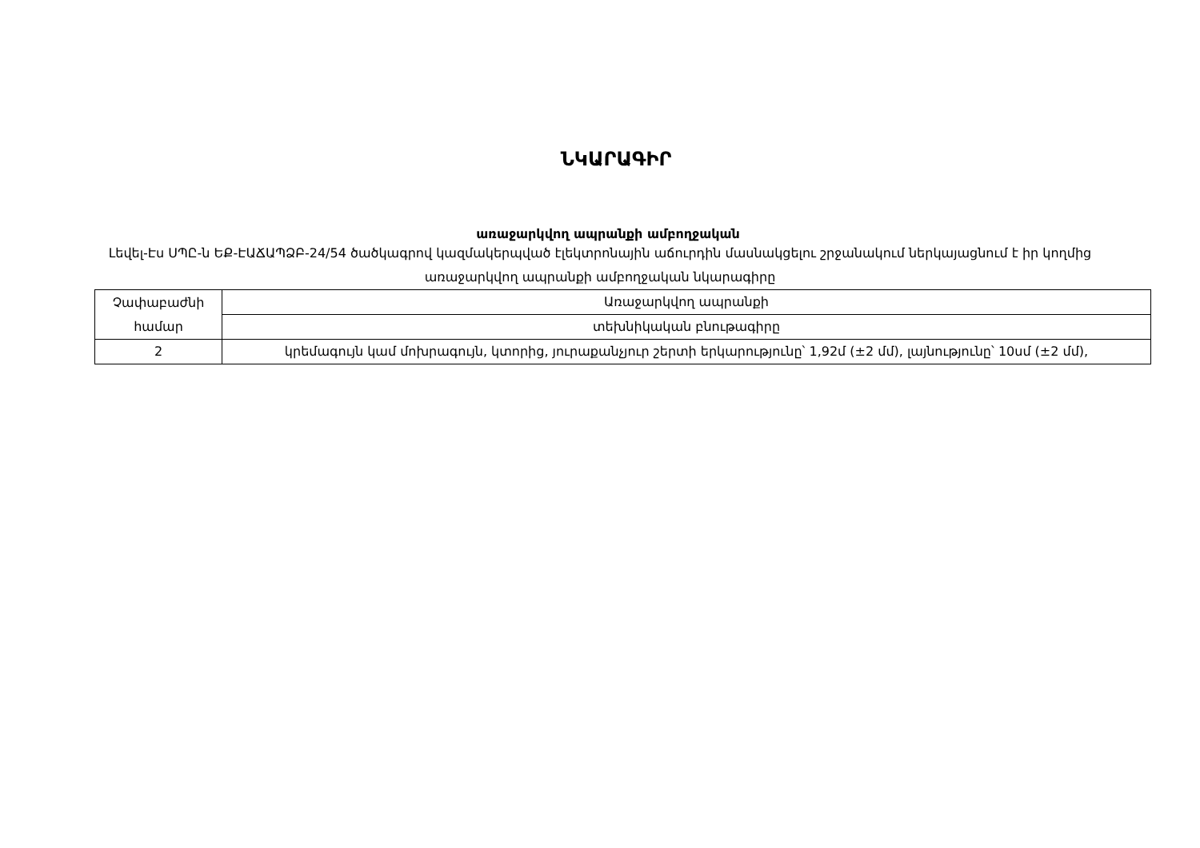ՆԿԱՐԱԳԻՐ
առաջարկվող ապրանքի ամբողջական
Լեվել-Էս ՍՊԸ-ն ԵՔ-ԷԱՃԱՊՁԲ-24/54 ծածկագրով կազմակերպված էլեկտրոնային աճուրդին մասնակցելու շրջանակում ներկայացնում է իր կողմից առաջարկվող ապրանքի ամբողջական նկարագիրը
| Չափաբաժնի համար | Առաջարկվող ապրանքի |
| | տեխնիկական բնութագիրը |
| 2 | կրեմագույն կամ մոխրագույն, կտորից, յուրաքանչյուր շերտի երկարությունը՝ 1,92մ (±2 մմ), լայնությունը՝ 10սմ (±2 մմ), |